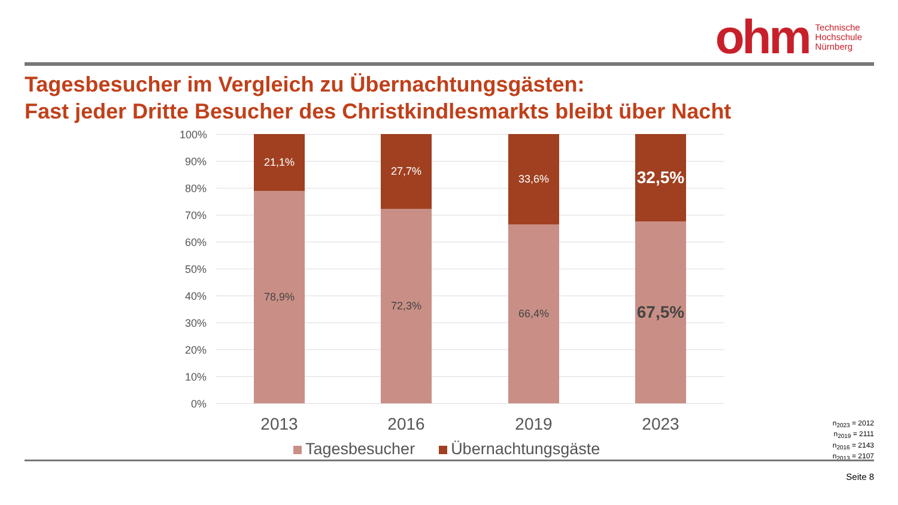ohm Technische
Hochschule
Nürnberg
Tagesbesucher im Vergleich zu Übernachtungsgästen:
Fast jeder Dritte Besucher des Christkindlesmarkts bleibt über Nacht
100%
90%
80%
70%
60%
50%
40%
30%
20%
10%
0%
21,1%
78,9%
27,7%
72,3%
33,6%
66,4%
32,5%
67,5%
2013 2016 2019 2023
Tagesbesucher Übernachtungsgäste
n<sub>2023</sub> = 2012
n<sub>2019</sub> = 2111
n<sub>2016</sub> = 2143
n<sub>2013</sub> = 2107
Seite 8